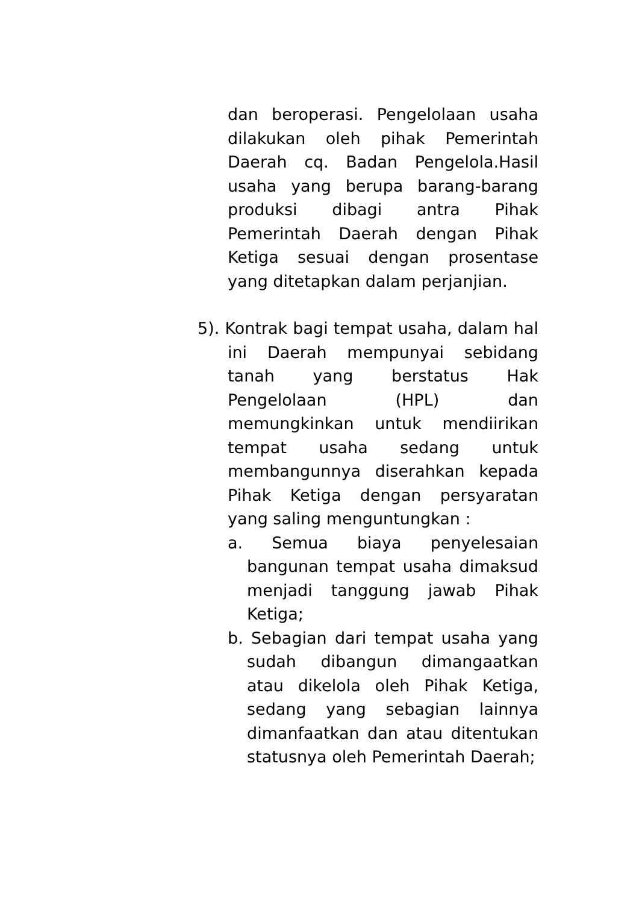dan beroperasi. Pengelolaan usaha dilakukan oleh pihak Pemerintah Daerah cq. Badan Pengelola.Hasil usaha yang berupa barang-barang produksi dibagi antra Pihak Pemerintah Daerah dengan Pihak Ketiga sesuai dengan prosentase yang ditetapkan dalam perjanjian.
5). Kontrak bagi tempat usaha, dalam hal ini Daerah mempunyai sebidang tanah yang berstatus Hak Pengelolaan (HPL) dan memungkinkan untuk mendiirikan tempat usaha sedang untuk membangunnya diserahkan kepada Pihak Ketiga dengan persyaratan yang saling menguntungkan :
a. Semua biaya penyelesaian bangunan tempat usaha dimaksud menjadi tanggung jawab Pihak Ketiga;
b. Sebagian dari tempat usaha yang sudah dibangun dimangaatkan atau dikelola oleh Pihak Ketiga, sedang yang sebagian lainnya dimanfaatkan dan atau ditentukan statusnya oleh Pemerintah Daerah;